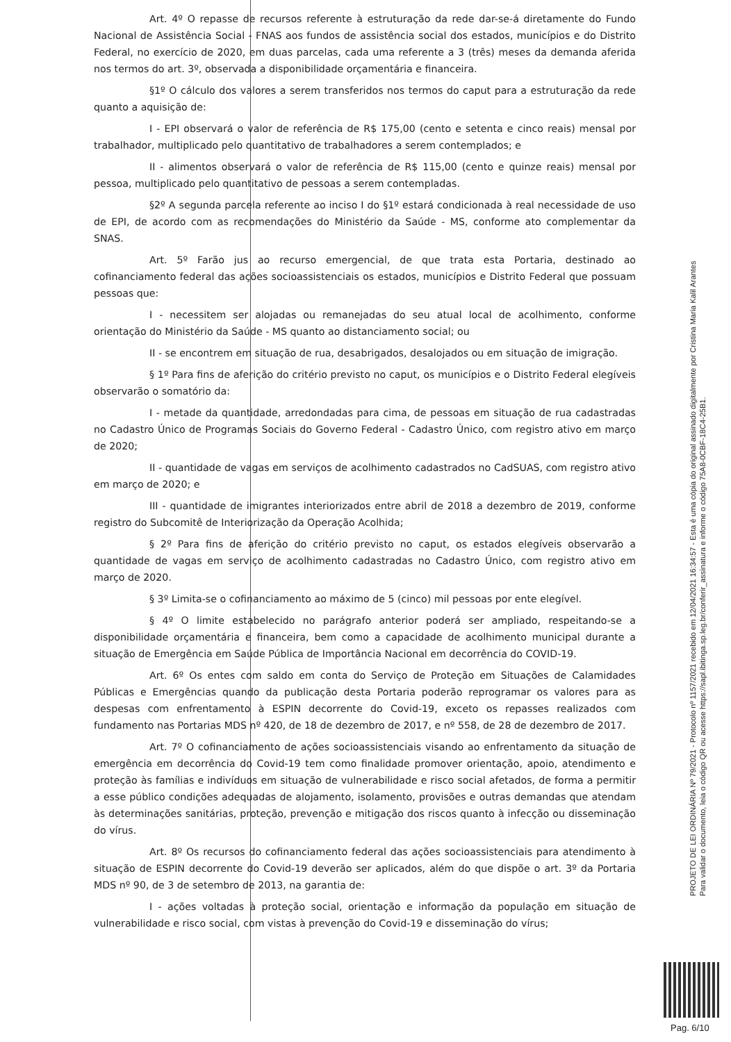Art. 4º O repasse de recursos referente à estruturação da rede dar-se-á diretamente do Fundo Nacional de Assistência Social - FNAS aos fundos de assistência social dos estados, municípios e do Distrito Federal, no exercício de 2020, em duas parcelas, cada uma referente a 3 (três) meses da demanda aferida nos termos do art. 3º, observada a disponibilidade orçamentária e financeira.
§1º O cálculo dos valores a serem transferidos nos termos do caput para a estruturação da rede quanto a aquisição de:
I - EPI observará o valor de referência de R$ 175,00 (cento e setenta e cinco reais) mensal por trabalhador, multiplicado pelo quantitativo de trabalhadores a serem contemplados; e
II - alimentos observará o valor de referência de R$ 115,00 (cento e quinze reais) mensal por pessoa, multiplicado pelo quantitativo de pessoas a serem contempladas.
§2º A segunda parcela referente ao inciso I do §1º estará condicionada à real necessidade de uso de EPI, de acordo com as recomendações do Ministério da Saúde - MS, conforme ato complementar da SNAS.
Art. 5º Farão jus ao recurso emergencial, de que trata esta Portaria, destinado ao cofinanciamento federal das ações socioassistenciais os estados, municípios e Distrito Federal que possuam pessoas que:
I - necessitem ser alojadas ou remanejadas do seu atual local de acolhimento, conforme orientação do Ministério da Saúde - MS quanto ao distanciamento social; ou
II - se encontrem em situação de rua, desabrigados, desalojados ou em situação de imigração.
§ 1º Para fins de aferição do critério previsto no caput, os municípios e o Distrito Federal elegíveis observarão o somatório da:
I - metade da quantidade, arredondadas para cima, de pessoas em situação de rua cadastradas no Cadastro Único de Programas Sociais do Governo Federal - Cadastro Único, com registro ativo em março de 2020;
II - quantidade de vagas em serviços de acolhimento cadastrados no CadSUAS, com registro ativo em março de 2020; e
III - quantidade de imigrantes interiorizados entre abril de 2018 a dezembro de 2019, conforme registro do Subcomitê de Interiorização da Operação Acolhida;
§ 2º Para fins de aferição do critério previsto no caput, os estados elegíveis observarão a quantidade de vagas em serviço de acolhimento cadastradas no Cadastro Único, com registro ativo em março de 2020.
§ 3º Limita-se o cofinanciamento ao máximo de 5 (cinco) mil pessoas por ente elegível.
§ 4º O limite estabelecido no parágrafo anterior poderá ser ampliado, respeitando-se a disponibilidade orçamentária e financeira, bem como a capacidade de acolhimento municipal durante a situação de Emergência em Saúde Pública de Importância Nacional em decorrência do COVID-19.
Art. 6º Os entes com saldo em conta do Serviço de Proteção em Situações de Calamidades Públicas e Emergências quando da publicação desta Portaria poderão reprogramar os valores para as despesas com enfrentamento à ESPIN decorrente do Covid-19, exceto os repasses realizados com fundamento nas Portarias MDS nº 420, de 18 de dezembro de 2017, e nº 558, de 28 de dezembro de 2017.
Art. 7º O cofinanciamento de ações socioassistenciais visando ao enfrentamento da situação de emergência em decorrência do Covid-19 tem como finalidade promover orientação, apoio, atendimento e proteção às famílias e indivíduos em situação de vulnerabilidade e risco social afetados, de forma a permitir a esse público condições adequadas de alojamento, isolamento, provisões e outras demandas que atendam às determinações sanitárias, proteção, prevenção e mitigação dos riscos quanto à infecção ou disseminação do vírus.
Art. 8º Os recursos do cofinanciamento federal das ações socioassistenciais para atendimento à situação de ESPIN decorrente do Covid-19 deverão ser aplicados, além do que dispõe o art. 3º da Portaria MDS nº 90, de 3 de setembro de 2013, na garantia de:
I - ações voltadas à proteção social, orientação e informação da população em situação de vulnerabilidade e risco social, com vistas à prevenção do Covid-19 e disseminação do vírus;
PROJETO DE LEI ORDINÁRIA Nº 79/2021 - Protocolo nº 1157/2021 recebido em 12/04/2021 16:34:57 - Esta é uma cópia do original assinado digitalmente por Cristina Maria Kalil Arantes
Para validar o documento, leia o código QR ou acesse https://sapl.ibitinga.sp.leg.br/conferir_assinatura e informe o código 75A8-0CBF-18C4-25B1.
Pag. 6/10